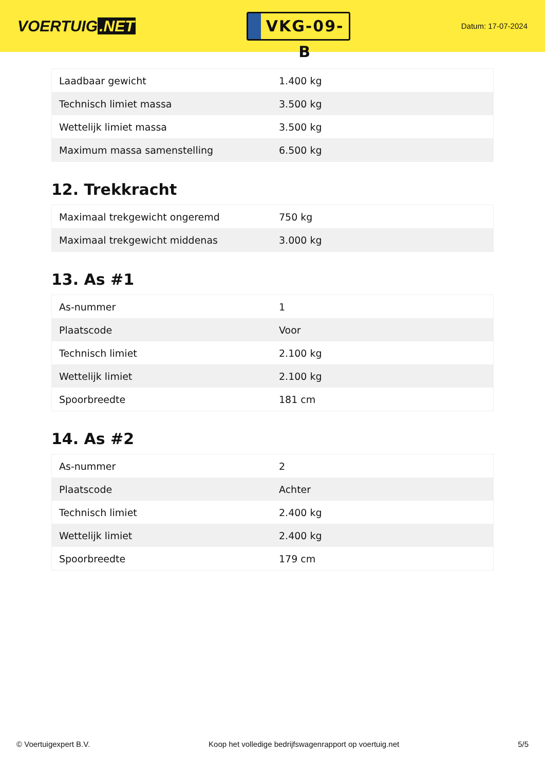VOERTUIG.NET
VKG-09-B
Datum: 17-07-2024
| Laadbaar gewicht | 1.400 kg |
| Technisch limiet massa | 3.500 kg |
| Wettelijk limiet massa | 3.500 kg |
| Maximum massa samenstelling | 6.500 kg |
12. Trekkracht
| Maximaal trekgewicht ongeremd | 750 kg |
| Maximaal trekgewicht middenas | 3.000 kg |
13. As #1
| As-nummer | 1 |
| Plaatscode | Voor |
| Technisch limiet | 2.100 kg |
| Wettelijk limiet | 2.100 kg |
| Spoorbreedte | 181 cm |
14. As #2
| As-nummer | 2 |
| Plaatscode | Achter |
| Technisch limiet | 2.400 kg |
| Wettelijk limiet | 2.400 kg |
| Spoorbreedte | 179 cm |
© Voertuigexpert B.V. Koop het volledige bedrijfswagenrapport op voertuig.net 5/5